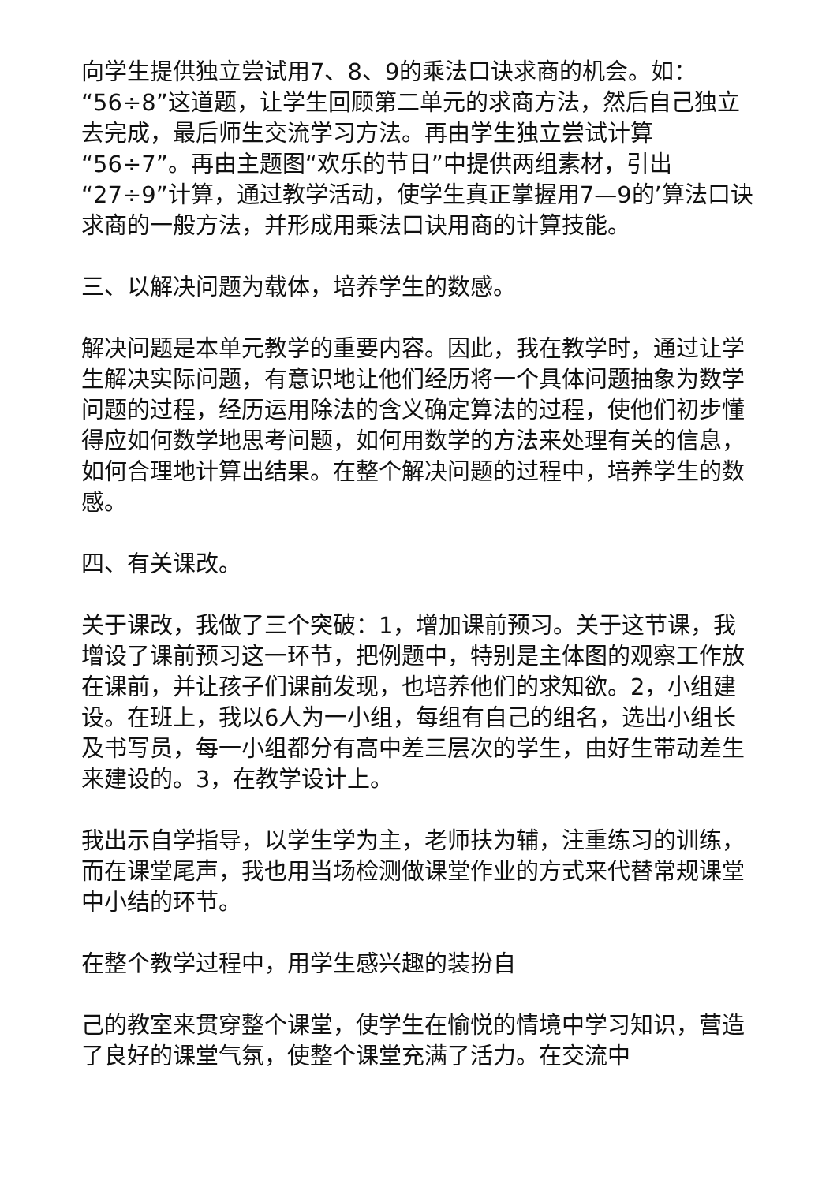向学生提供独立尝试用7、8、9的乘法口诀求商的机会。如：“56÷8”这道题，让学生回顾第二单元的求商方法，然后自己独立去完成，最后师生交流学习方法。再由学生独立尝试计算“56÷7”。再由主题图“欢乐的节日”中提供两组素材，引出“27÷9”计算，通过教学活动，使学生真正掌握用7—9的’算法口诀求商的一般方法，并形成用乘法口诀用商的计算技能。
三、以解决问题为载体，培养学生的数感。
解决问题是本单元教学的重要内容。因此，我在教学时，通过让学生解决实际问题，有意识地让他们经历将一个具体问题抽象为数学问题的过程，经历运用除法的含义确定算法的过程，使他们初步懂得应如何数学地思考问题，如何用数学的方法来处理有关的信息，如何合理地计算出结果。在整个解决问题的过程中，培养学生的数感。
四、有关课改。
关于课改，我做了三个突破：1，增加课前预习。关于这节课，我增设了课前预习这一环节，把例题中，特别是主体图的观察工作放在课前，并让孩子们课前发现，也培养他们的求知欲。2，小组建设。在班上，我以6人为一小组，每组有自己的组名，选出小组长及书写员，每一小组都分有高中差三层次的学生，由好生带动差生来建设的。3，在教学设计上。
我出示自学指导，以学生学为主，老师扶为辅，注重练习的训练，而在课堂尾声，我也用当场检测做课堂作业的方式来代替常规课堂中小结的环节。
在整个教学过程中，用学生感兴趣的装扮自
己的教室来贯穿整个课堂，使学生在愉悦的情境中学习知识，营造了良好的课堂气氛，使整个课堂充满了活力。在交流中